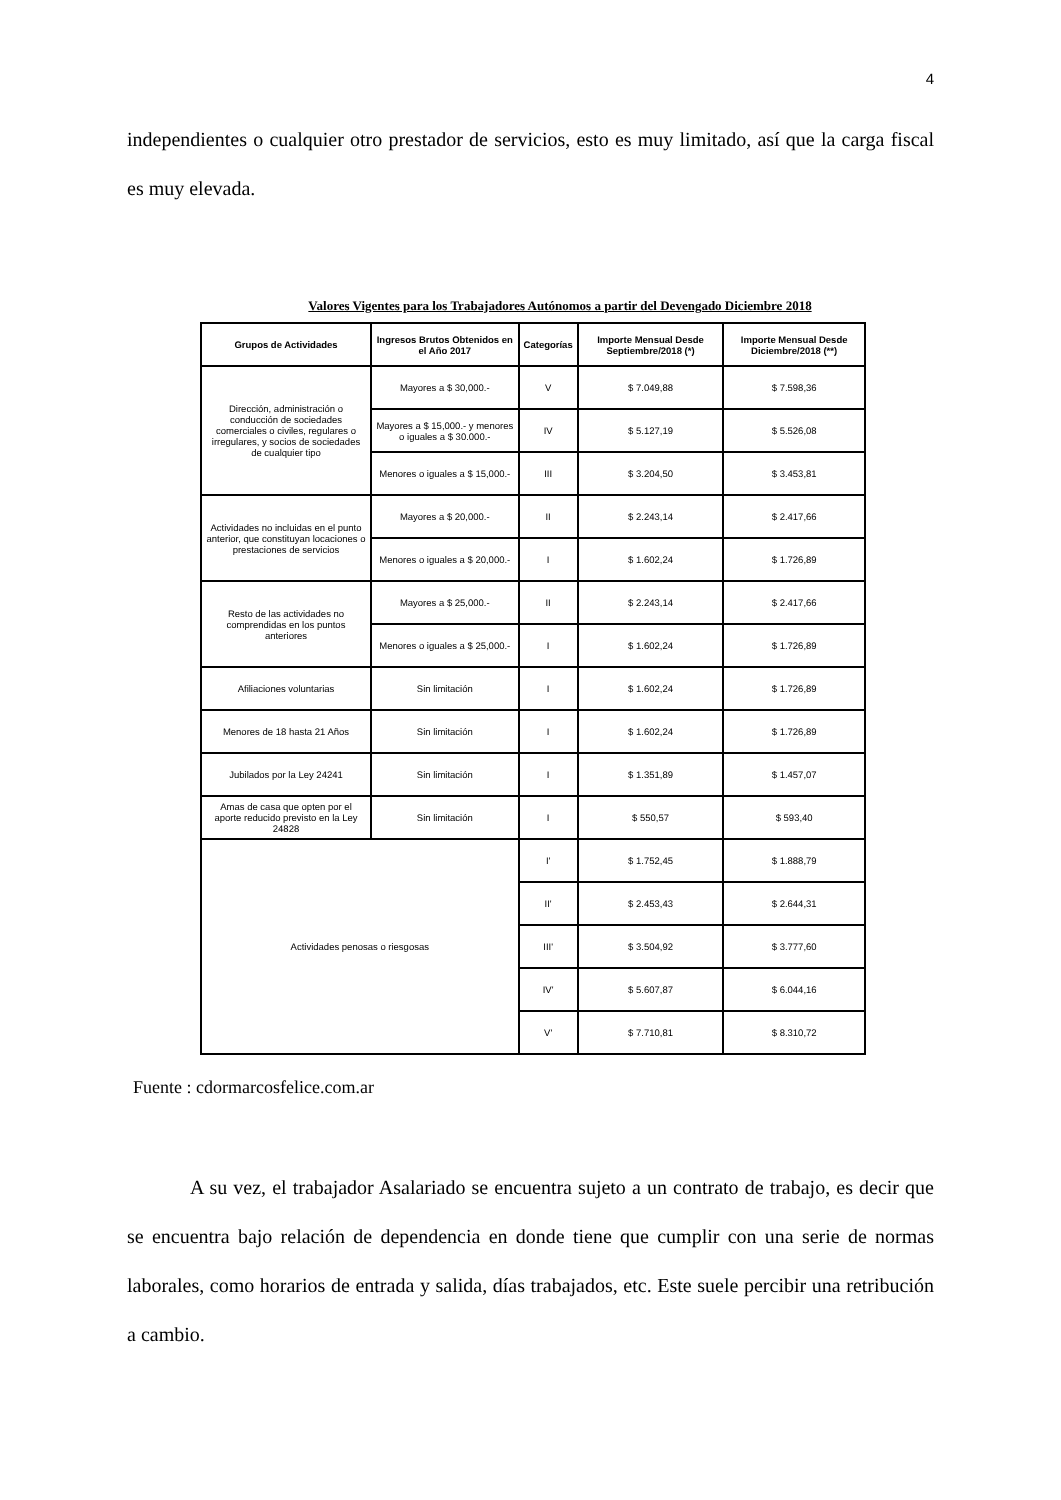4
independientes o cualquier otro prestador de servicios, esto es muy limitado, así que la carga fiscal es muy elevada.
Valores Vigentes para los Trabajadores Autónomos a partir del Devengado Diciembre 2018
| Grupos de Actividades | Ingresos Brutos Obtenidos en el Año 2017 | Categorías | Importe Mensual Desde Septiembre/2018 (*) | Importe Mensual Desde Diciembre/2018 (**) |
| --- | --- | --- | --- | --- |
| Dirección, administración o conducción de sociedades comerciales o civiles, regulares o irregulares, y socios de sociedades de cualquier tipo | Mayores a $ 30,000.- | V | $ 7.049,88 | $ 7.598,36 |
| | Mayores a $ 15,000.- y menores o iguales a $ 30.000.- | IV | $ 5.127,19 | $ 5.526,08 |
| | Menores o iguales a $ 15,000.- | III | $ 3.204,50 | $ 3.453,81 |
| Actividades no incluidas en el punto anterior, que constituyan locaciones o prestaciones de servicios | Mayores a $ 20,000.- | II | $ 2.243,14 | $ 2.417,66 |
| | Menores o iguales a $ 20,000.- | I | $ 1.602,24 | $ 1.726,89 |
| Resto de las actividades no comprendidas en los puntos anteriores | Mayores a $ 25,000.- | II | $ 2.243,14 | $ 2.417,66 |
| | Menores o iguales a $ 25,000.- | I | $ 1.602,24 | $ 1.726,89 |
| Afiliaciones voluntarias | Sin limitación | I | $ 1.602,24 | $ 1.726,89 |
| Menores de 18 hasta 21 Años | Sin limitación | I | $ 1.602,24 | $ 1.726,89 |
| Jubilados por la Ley 24241 | Sin limitación | I | $ 1.351,89 | $ 1.457,07 |
| Amas de casa que opten por el aporte reducido previsto en la Ley 24828 | Sin limitación | I | $ 550,57 | $ 593,40 |
| Actividades penosas o riesgosas | | I' | $ 1.752,45 | $ 1.888,79 |
| | | II' | $ 2.453,43 | $ 2.644,31 |
| | | III' | $ 3.504,92 | $ 3.777,60 |
| | | IV' | $ 5.607,87 | $ 6.044,16 |
| | | V' | $ 7.710,81 | $ 8.310,72 |
Fuente : cdormarcosfelice.com.ar
A su vez, el trabajador Asalariado se encuentra sujeto a un contrato de trabajo, es decir que se encuentra bajo relación de dependencia en donde tiene que cumplir con una serie de normas laborales, como horarios de entrada y salida, días trabajados, etc. Este suele percibir una retribución a cambio.